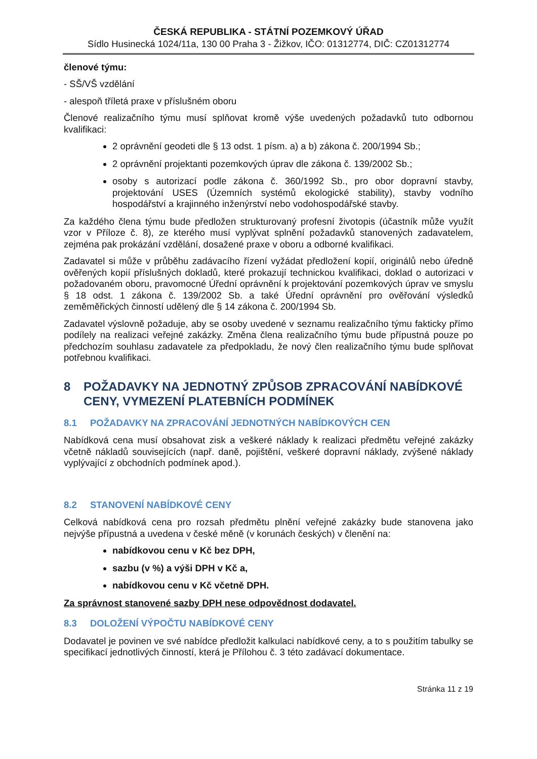ČESKÁ REPUBLIKA - STÁTNÍ POZEMKOVÝ ÚŘAD
Sídlo Husinecká 1024/11a, 130 00 Praha 3 - Žižkov, IČO: 01312774, DIČ: CZ01312774
členové týmu:
- SŠ/VŠ vzdělání
- alespoň tříletá praxe v příslušném oboru
Členové realizačního týmu musí splňovat kromě výše uvedených požadavků tuto odbornou kvalifikaci:
2 oprávnění geodeti dle § 13 odst. 1 písm. a) a b) zákona č. 200/1994 Sb.;
2 oprávnění projektanti pozemkových úprav dle zákona č. 139/2002 Sb.;
osoby s autorizací podle zákona č. 360/1992 Sb., pro obor dopravní stavby, projektování USES (Územních systémů ekologické stability), stavby vodního hospodářství a krajinného inženýrství nebo vodohospodářské stavby.
Za každého člena týmu bude předložen strukturovaný profesní životopis (účastník může využít vzor v Příloze č. 8), ze kterého musí vyplývat splnění požadavků stanovených zadavatelem, zejména pak prokázání vzdělání, dosažené praxe v oboru a odborné kvalifikaci.
Zadavatel si může v průběhu zadávacího řízení vyžádat předložení kopií, originálů nebo úředně ověřených kopií příslušných dokladů, které prokazují technickou kvalifikaci, doklad o autorizaci v požadovaném oboru, pravomocné Úřední oprávnění k projektování pozemkových úprav ve smyslu § 18 odst. 1 zákona č. 139/2002 Sb. a také Úřední oprávnění pro ověřování výsledků zeměměřických činností udělený dle § 14 zákona č. 200/1994 Sb.
Zadavatel výslovně požaduje, aby se osoby uvedené v seznamu realizačního týmu fakticky přímo podílely na realizaci veřejné zakázky. Změna člena realizačního týmu bude přípustná pouze po předchozím souhlasu zadavatele za předpokladu, že nový člen realizačního týmu bude splňovat potřebnou kvalifikaci.
8 POŽADAVKY NA JEDNOTNÝ ZPŮSOB ZPRACOVÁNÍ NABÍDKOVÉ CENY, VYMEZENÍ PLATEBNÍCH PODMÍNEK
8.1 POŽADAVKY NA ZPRACOVÁNÍ JEDNOTNÝCH NABÍDKOVÝCH CEN
Nabídková cena musí obsahovat zisk a veškeré náklady k realizaci předmětu veřejné zakázky včetně nákladů souvisejících (např. daně, pojištění, veškeré dopravní náklady, zvýšené náklady vyplývající z obchodních podmínek apod.).
8.2 STANOVENÍ NABÍDKOVÉ CENY
Celková nabídková cena pro rozsah předmětu plnění veřejné zakázky bude stanovena jako nejvýše přípustná a uvedena v české měně (v korunách českých) v členění na:
nabídkovou cenu v Kč bez DPH,
sazbu (v %) a výši DPH v Kč a,
nabídkovou cenu v Kč včetně DPH.
Za správnost stanovené sazby DPH nese odpovědnost dodavatel.
8.3 DOLOŽENÍ VÝPOČTU NABÍDKOVÉ CENY
Dodavatel je povinen ve své nabídce předložit kalkulaci nabídkové ceny, a to s použitím tabulky se specifikací jednotlivých činností, která je Přílohou č. 3 této zadávací dokumentace.
Stránka 11 z 19